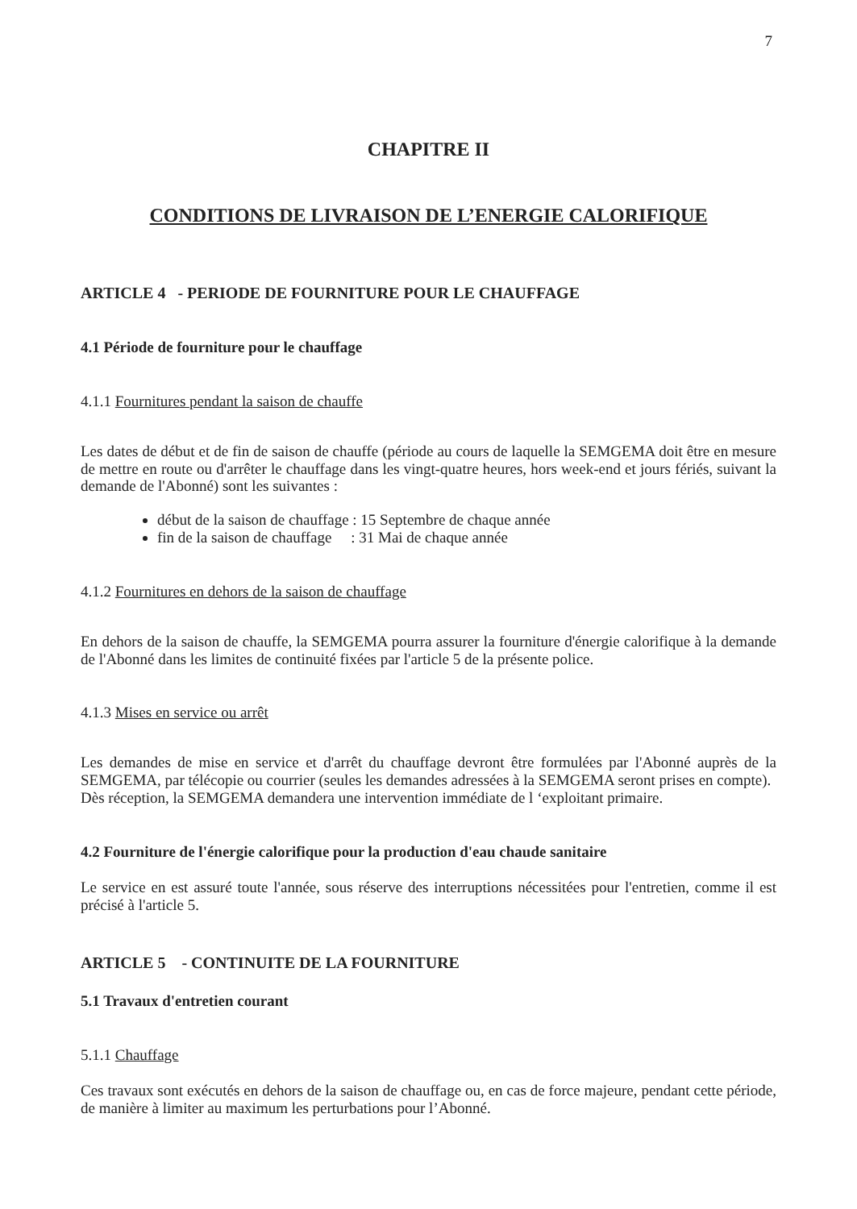7
CHAPITRE II
CONDITIONS DE LIVRAISON DE L’ENERGIE CALORIFIQUE
ARTICLE 4 - PERIODE DE FOURNITURE POUR LE CHAUFFAGE
4.1 Période de fourniture pour le chauffage
4.1.1 Fournitures pendant la saison de chauffe
Les dates de début et de fin de saison de chauffe (période au cours de laquelle la SEMGEMA doit être en mesure de mettre en route ou d'arrêter le chauffage dans les vingt-quatre heures, hors week-end et jours fériés, suivant la demande de l'Abonné) sont les suivantes :
début de la saison de chauffage : 15 Septembre de chaque année
fin de la saison de chauffage : 31 Mai de chaque année
4.1.2 Fournitures en dehors de la saison de chauffage
En dehors de la saison de chauffe, la SEMGEMA pourra assurer la fourniture d'énergie calorifique à la demande de l'Abonné dans les limites de continuité fixées par l'article 5 de la présente police.
4.1.3 Mises en service ou arrêt
Les demandes de mise en service et d'arrêt du chauffage devront être formulées par l'Abonné auprès de la SEMGEMA, par télécopie ou courrier (seules les demandes adressées à la SEMGEMA seront prises en compte).
Dès réception, la SEMGEMA demandera une intervention immédiate de l ‘exploitant primaire.
4.2 Fourniture de l'énergie calorifique pour la production d'eau chaude sanitaire
Le service en est assuré toute l'année, sous réserve des interruptions nécessitées pour l'entretien, comme il est précisé à l'article 5.
ARTICLE 5 - CONTINUITE DE LA FOURNITURE
5.1 Travaux d'entretien courant
5.1.1 Chauffage
Ces travaux sont exécutés en dehors de la saison de chauffage ou, en cas de force majeure, pendant cette période, de manière à limiter au maximum les perturbations pour l’Abonné.